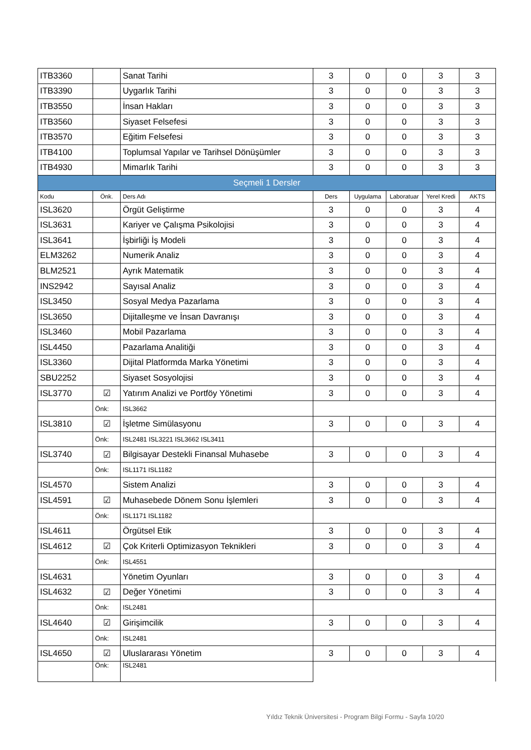| ITB3360 | | Sanat Tarihi | 3 | 0 | 0 | 3 | 3 |
| ITB3390 | | Uygarlık Tarihi | 3 | 0 | 0 | 3 | 3 |
| ITB3550 | | İnsan Hakları | 3 | 0 | 0 | 3 | 3 |
| ITB3560 | | Siyaset Felsefesi | 3 | 0 | 0 | 3 | 3 |
| ITB3570 | | Eğitim Felsefesi | 3 | 0 | 0 | 3 | 3 |
| ITB4100 | | Toplumsal Yapılar ve Tarihsel Dönüşümler | 3 | 0 | 0 | 3 | 3 |
| ITB4930 | | Mimarlık Tarihi | 3 | 0 | 0 | 3 | 3 |
| Seçmeli 1 Dersler | | | | | | | |
| Kodu | Önk. | Ders Adı | Ders | Uygulama | Laboratuar | Yerel Kredi | AKTS |
| ISL3620 | | Örgüt Geliştirme | 3 | 0 | 0 | 3 | 4 |
| ISL3631 | | Kariyer ve Çalışma Psikolojisi | 3 | 0 | 0 | 3 | 4 |
| ISL3641 | | İşbirliği İş Modeli | 3 | 0 | 0 | 3 | 4 |
| ELM3262 | | Numerik Analiz | 3 | 0 | 0 | 3 | 4 |
| BLM2521 | | Ayrık Matematik | 3 | 0 | 0 | 3 | 4 |
| INS2942 | | Sayısal Analiz | 3 | 0 | 0 | 3 | 4 |
| ISL3450 | | Sosyal Medya Pazarlama | 3 | 0 | 0 | 3 | 4 |
| ISL3650 | | Dijitalleşme ve İnsan Davranışı | 3 | 0 | 0 | 3 | 4 |
| ISL3460 | | Mobil Pazarlama | 3 | 0 | 0 | 3 | 4 |
| ISL4450 | | Pazarlama Analitiği | 3 | 0 | 0 | 3 | 4 |
| ISL3360 | | Dijital Platformda Marka Yönetimi | 3 | 0 | 0 | 3 | 4 |
| SBU2252 | | Siyaset Sosyolojisi | 3 | 0 | 0 | 3 | 4 |
| ISL3770 | ☑ | Yatırım Analizi ve Portföy Yönetimi | 3 | 0 | 0 | 3 | 4 |
| | Önk: | ISL3662 | | | | | |
| ISL3810 | ☑ | İşletme Simülasyonu | 3 | 0 | 0 | 3 | 4 |
| | Önk: | ISL2481 ISL3221 ISL3662 ISL3411 | | | | | |
| ISL3740 | ☑ | Bilgisayar Destekli Finansal Muhasebe | 3 | 0 | 0 | 3 | 4 |
| | Önk: | ISL1171 ISL1182 | | | | | |
| ISL4570 | | Sistem Analizi | 3 | 0 | 0 | 3 | 4 |
| ISL4591 | ☑ | Muhasebede Dönem Sonu İşlemleri | 3 | 0 | 0 | 3 | 4 |
| | Önk: | ISL1171 ISL1182 | | | | | |
| ISL4611 | | Örgütsel Etik | 3 | 0 | 0 | 3 | 4 |
| ISL4612 | ☑ | Çok Kriterli Optimizasyon Teknikleri | 3 | 0 | 0 | 3 | 4 |
| | Önk: | ISL4551 | | | | | |
| ISL4631 | | Yönetim Oyunları | 3 | 0 | 0 | 3 | 4 |
| ISL4632 | ☑ | Değer Yönetimi | 3 | 0 | 0 | 3 | 4 |
| | Önk: | ISL2481 | | | | | |
| ISL4640 | ☑ | Girişimcilik | 3 | 0 | 0 | 3 | 4 |
| | Önk: | ISL2481 | | | | | |
| ISL4650 | ☑ | Uluslararası Yönetim | 3 | 0 | 0 | 3 | 4 |
| | Önk: | ISL2481 | | | | | |
Yıldız Teknik Üniversitesi - Program Bilgi Formu - Sayfa 10/20